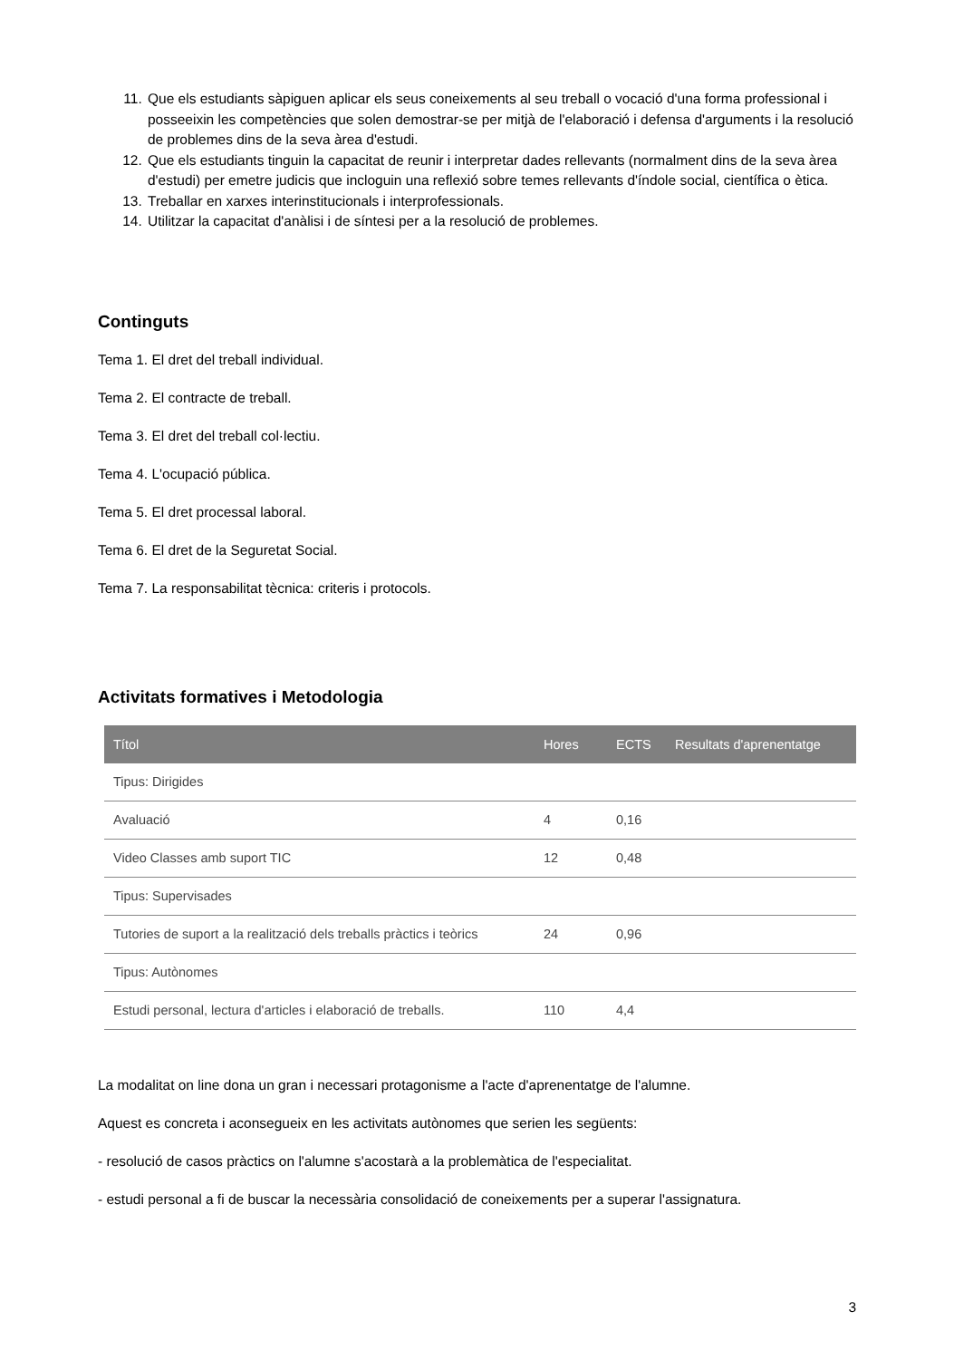11. Que els estudiants sàpiguen aplicar els seus coneixements al seu treball o vocació d'una forma professional i posseeixin les competències que solen demostrar-se per mitjà de l'elaboració i defensa d'arguments i la resolució de problemes dins de la seva àrea d'estudi.
12. Que els estudiants tinguin la capacitat de reunir i interpretar dades rellevants (normalment dins de la seva àrea d'estudi) per emetre judicis que incloguin una reflexió sobre temes rellevants d'índole social, científica o ètica.
13. Treballar en xarxes interinstitucionals i interprofessionals.
14. Utilitzar la capacitat d'anàlisi i de síntesi per a la resolució de problemes.
Continguts
Tema 1. El dret del treball individual.
Tema 2. El contracte de treball.
Tema 3. El dret del treball col·lectiu.
Tema 4. L'ocupació pública.
Tema 5. El dret processal laboral.
Tema 6. El dret de la Seguretat Social.
Tema 7. La responsabilitat tècnica: criteris i protocols.
Activitats formatives i Metodologia
| Títol | Hores | ECTS | Resultats d'aprenentatge |
| --- | --- | --- | --- |
| Tipus: Dirigides | | | |
| Avaluació | 4 | 0,16 | |
| Video Classes amb suport TIC | 12 | 0,48 | |
| Tipus: Supervisades | | | |
| Tutories de suport a la realització dels treballs pràctics i teòrics | 24 | 0,96 | |
| Tipus: Autònomes | | | |
| Estudi personal, lectura d'articles i elaboració de treballs. | 110 | 4,4 | |
La modalitat on line dona un gran i necessari protagonisme a l'acte d'aprenentatge de l'alumne.
Aquest es concreta i aconsegueix en les activitats autònomes que serien les següents:
- resolució de casos pràctics on l'alumne s'acostarà a la problemàtica de l'especialitat.
- estudi personal a fi de buscar la necessària consolidació de coneixements per a superar l'assignatura.
3